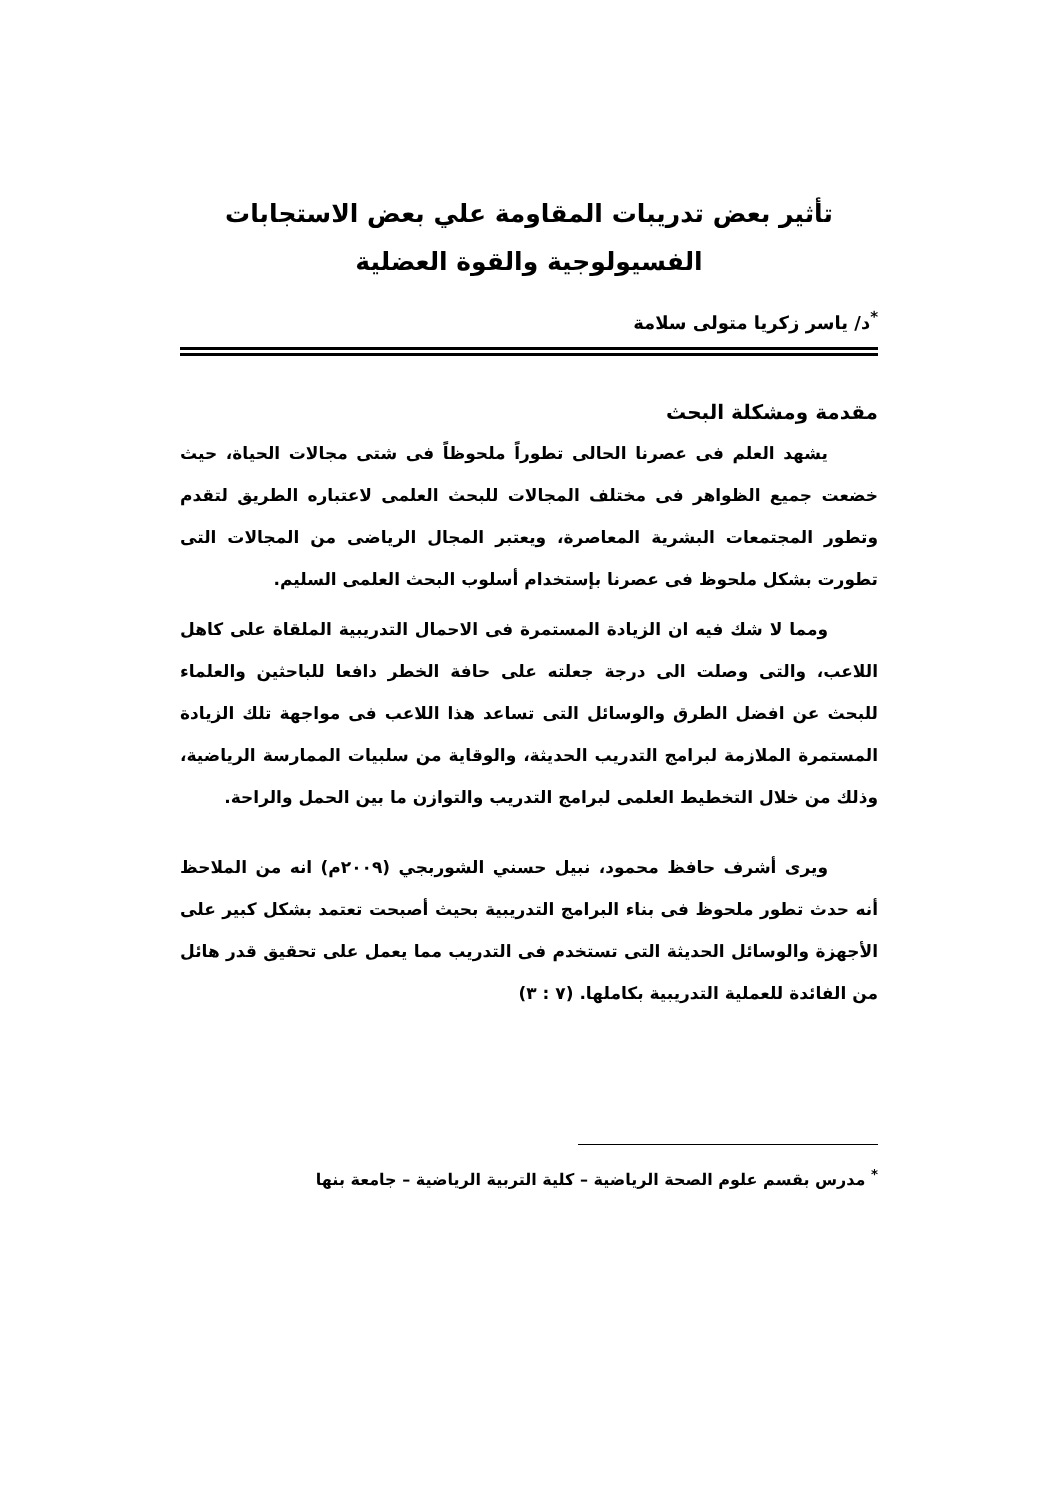تأثير بعض تدريبات المقاومة علي بعض الاستجابات
الفسيولوجية والقوة العضلية
<sup>*</sup> د/ ياسر زكريا متولى سلامة
مقدمة ومشكلة البحث
يشهد العلم فى عصرنا الحالى تطوراً ملحوظاً فى شتى مجالات الحياة، حيث خضعت جميع الظواهر فى مختلف المجالات للبحث العلمى لاعتباره الطريق لتقدم وتطور المجتمعات البشرية المعاصرة، ويعتبر المجال الرياضى من المجالات التى تطورت بشكل ملحوظ فى عصرنا بإستخدام أسلوب البحث العلمى السليم.
ومما لا شك فيه ان الزيادة المستمرة فى الاحمال التدريبية الملقاة على كاهل اللاعب، والتى وصلت الى درجة جعلته على حافة الخطر دافعا للباحثين والعلماء للبحث عن افضل الطرق والوسائل التى تساعد هذا اللاعب فى مواجهة تلك الزيادة المستمرة الملازمة لبرامج التدريب الحديثة، والوقاية من سلبيات الممارسة الرياضية، وذلك من خلال التخطيط العلمى لبرامج التدريب والتوازن ما بين الحمل والراحة.
ويرى أشرف حافظ محمود، نبيل حسني الشوربجي (٢٠٠٩م) انه من الملاحظ أنه حدث تطور ملحوظ فى بناء البرامج التدريبية بحيث أصبحت تعتمد بشكل كبير على الأجهزة والوسائل الحديثة التى تستخدم فى التدريب مما يعمل على تحقيق قدر هائل من الفائدة للعملية التدريبية بكاملها. (٧ : ٣)
<sup>*</sup> مدرس بقسم علوم الصحة الرياضية – كلية التربية الرياضية – جامعة بنها